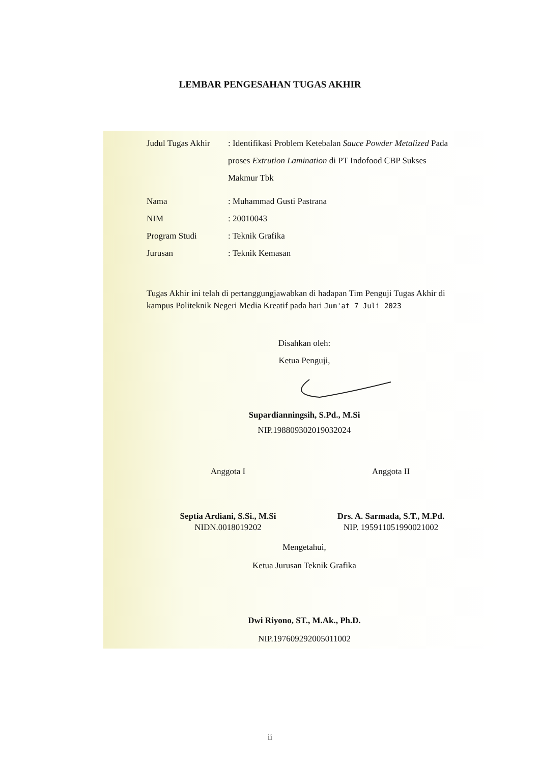LEMBAR PENGESAHAN TUGAS AKHIR
Judul Tugas Akhir
: Identifikasi Problem Ketebalan Sauce Powder Metalized Pada proses Extrution Lamination di PT Indofood CBP Sukses Makmur Tbk
Nama : Muhammad Gusti Pastrana
NIM : 20010043
Program Studi : Teknik Grafika
Jurusan : Teknik Kemasan
Tugas Akhir ini telah di pertanggungjawabkan di hadapan Tim Penguji Tugas Akhir di kampus Politeknik Negeri Media Kreatif pada hari Jum'at 7 Juli 2023
Disahkan oleh:
Ketua Penguji,
Supardianningsih, S.Pd., M.Si
NIP.198809302019032024
Anggota I
Septia Ardiani, S.Si., M.Si
NIDN.0018019202
Anggota II
Drs. A. Sarmada, S.T., M.Pd.
NIP. 195911051990021002
Mengetahui,
Ketua Jurusan Teknik Grafika
Dwi Riyono, ST., M.Ak., Ph.D.
NIP.197609292005011002
ii